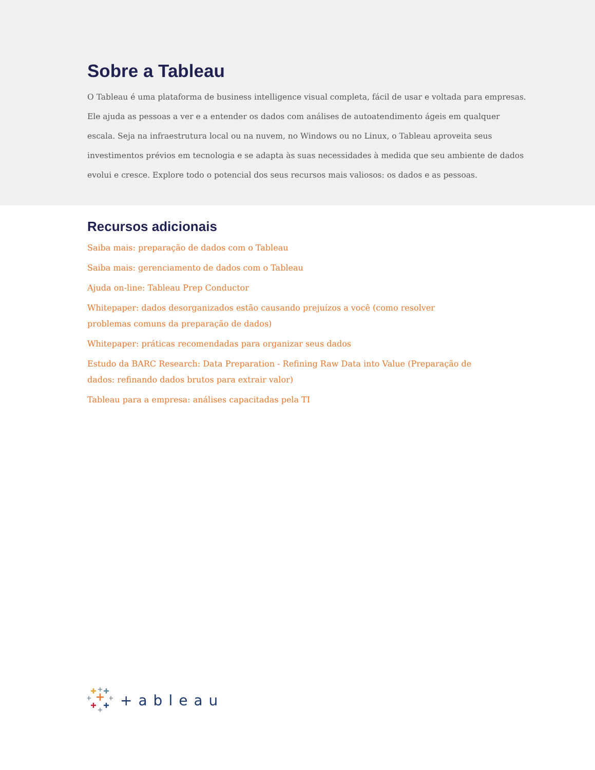Sobre a Tableau
O Tableau é uma plataforma de business intelligence visual completa, fácil de usar e voltada para empresas. Ele ajuda as pessoas a ver e a entender os dados com análises de autoatendimento ágeis em qualquer escala. Seja na infraestrutura local ou na nuvem, no Windows ou no Linux, o Tableau aproveita seus investimentos prévios em tecnologia e se adapta às suas necessidades à medida que seu ambiente de dados evolui e cresce. Explore todo o potencial dos seus recursos mais valiosos: os dados e as pessoas.
Recursos adicionais
Saiba mais: preparação de dados com o Tableau
Saiba mais: gerenciamento de dados com o Tableau
Ajuda on-line: Tableau Prep Conductor
Whitepaper: dados desorganizados estão causando prejuízos a você (como resolver problemas comuns da preparação de dados)
Whitepaper: práticas recomendadas para organizar seus dados
Estudo da BARC Research: Data Preparation - Refining Raw Data into Value (Preparação de dados: refinando dados brutos para extrair valor)
Tableau para a empresa: análises capacitadas pela TI
+ableau